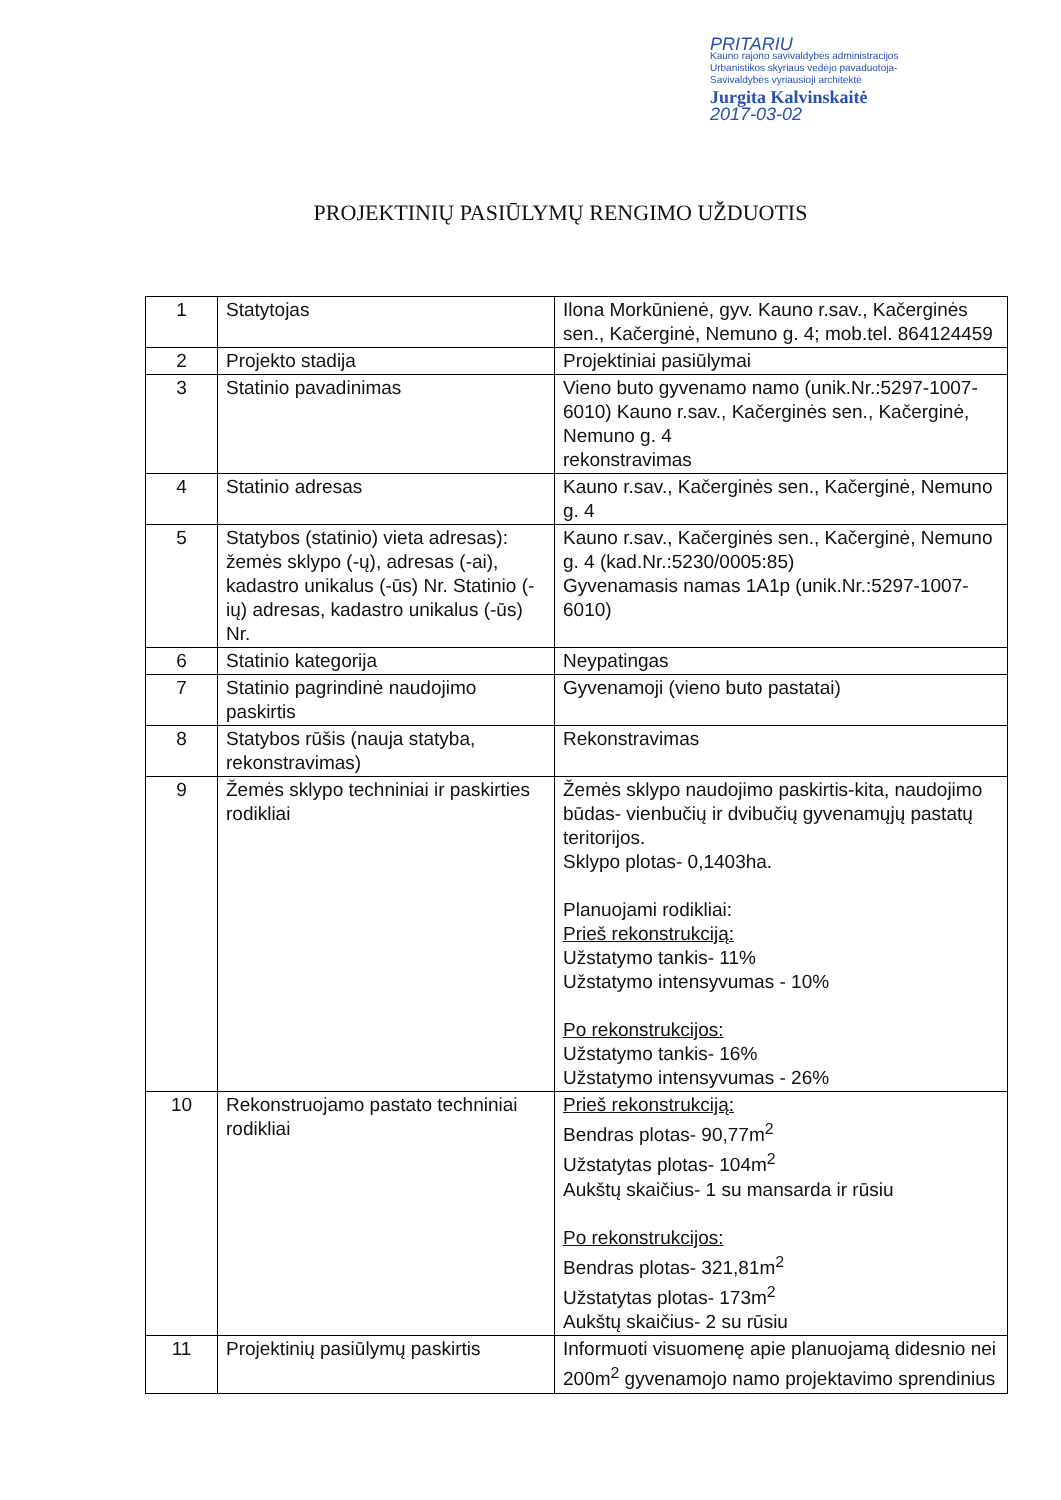PRITARIU
Kauno rajono savivaldybės administracijos
Urbanistikos skyriaus vedėjo pavaduotoja-
Savivaldybės vyriausioji architektė
Jurgita Kalvinskaitė
2017-03-02
PROJEKTINIŲ PASIŪLYMŲ RENGIMO UŽDUOTIS
| 1 | Statytojas | Ilona Morkūnienė, gyv. Kauno r.sav., Kačerginės sen., Kačerginė, Nemuno g. 4; mob.tel. 864124459 |
| 2 | Projekto stadija | Projektiniai pasiūlymai |
| 3 | Statinio pavadinimas | Vieno buto gyvenamo namo (unik.Nr.:5297-1007-6010) Kauno r.sav., Kačerginės sen., Kačerginė, Nemuno g. 4 rekonstravimas |
| 4 | Statinio adresas | Kauno r.sav., Kačerginės sen., Kačerginė, Nemuno g. 4 |
| 5 | Statybos (statinio) vieta adresas): žemės sklypo (-ų), adresas (-ai), kadastro unikalus (-ūs) Nr. Statinio (-ių) adresas, kadastro unikalus (-ūs) Nr. | Kauno r.sav., Kačerginės sen., Kačerginė, Nemuno g. 4 (kad.Nr.:5230/0005:85) Gyvenamasis namas 1A1p (unik.Nr.:5297-1007-6010) |
| 6 | Statinio kategorija | Neypatingas |
| 7 | Statinio pagrindinė naudojimo paskirtis | Gyvenamoji (vieno buto pastatai) |
| 8 | Statybos rūšis (nauja statyba, rekonstravimas) | Rekonstravimas |
| 9 | Žemės sklypo techniniai ir paskirties rodikliai | Žemės sklypo naudojimo paskirtis-kita, naudojimo būdas- vienbučių ir dvibučių gyvenamųjų pastatų teritorijos. Sklypo plotas- 0,1403ha. Planuojami rodikliai: Prieš rekonstrukciją: Užstatymo tankis- 11% Užstatymo intensyvumas - 10% Po rekonstrukcijos: Užstatymo tankis- 16% Užstatymo intensyvumas - 26% |
| 10 | Rekonstruojamo pastato techniniai rodikliai | Prieš rekonstrukciją: Bendras plotas- 90,77m<sup>2</sup> Užstatytas plotas- 104m<sup>2</sup> Aukštų skaičius- 1 su mansarda ir rūsiu Po rekonstrukcijos: Bendras plotas- 321,81m<sup>2</sup> Užstatytas plotas- 173m<sup>2</sup> Aukštų skaičius- 2 su rūsiu |
| 11 | Projektinių pasiūlymų paskirtis | Informuoti visuomenę apie planuojamą didesnio nei 200m<sup>2</sup> gyvenamojo namo projektavimo sprendinius |